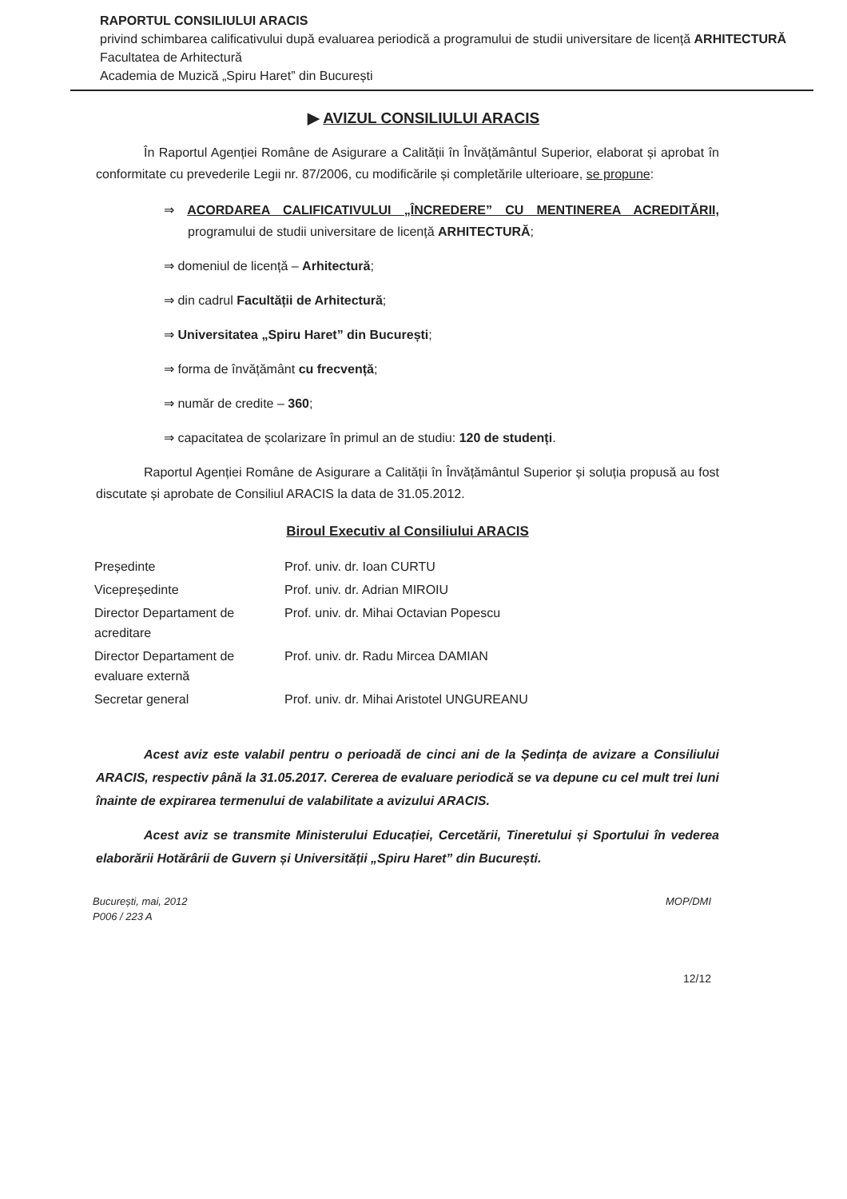RAPORTUL CONSILIULUI ARACIS
privind schimbarea calificativului după evaluarea periodică a programului de studii universitare de licență ARHITECTURĂ
Facultatea de Arhitectură
Academia de Muzică „Spiru Haret” din București
▶ AVIZUL CONSILIULUI ARACIS
În Raportul Agenției Române de Asigurare a Calității în Învățământul Superior, elaborat și aprobat în conformitate cu prevederile Legii nr. 87/2006, cu modificările și completările ulterioare, se propune:
⇒ ACORDAREA CALIFICATIVULUI „ÎNCREDERE” CU MENTINEREA ACREDITĂRII, programului de studii universitare de licență ARHITECTURĂ;
⇒ domeniul de licență – Arhitectură;
⇒ din cadrul Facultății de Arhitectură;
⇒ Universitatea „Spiru Haret” din București;
⇒ forma de învățământ cu frecvență;
⇒ număr de credite – 360;
⇒ capacitatea de școlarizare în primul an de studiu: 120 de studenți.
Raportul Agenției Române de Asigurare a Calității în Învățământul Superior și soluția propusă au fost discutate și aprobate de Consiliul ARACIS la data de 31.05.2012.
Biroul Executiv al Consiliului ARACIS
| Președinte | Prof. univ. dr. Ioan CURTU |
| Vicepreședinte | Prof. univ. dr. Adrian MIROIU |
| Director Departament de acreditare | Prof. univ. dr. Mihai Octavian Popescu |
| Director Departament de evaluare externă | Prof. univ. dr. Radu Mircea DAMIAN |
| Secretar general | Prof. univ. dr. Mihai Aristotel UNGUREANU |
Acest aviz este valabil pentru o perioadă de cinci ani de la Ședința de avizare a Consiliului ARACIS, respectiv până la 31.05.2017. Cererea de evaluare periodică se va depune cu cel mult trei luni înainte de expirarea termenului de valabilitate a avizului ARACIS.
Acest aviz se transmite Ministerului Educației, Cercetării, Tineretului și Sportului în vederea elaborării Hotărârii de Guvern și Universității „Spiru Haret” din București.
București, mai, 2012
P006 / 223 A
MOP/DMI
12/12